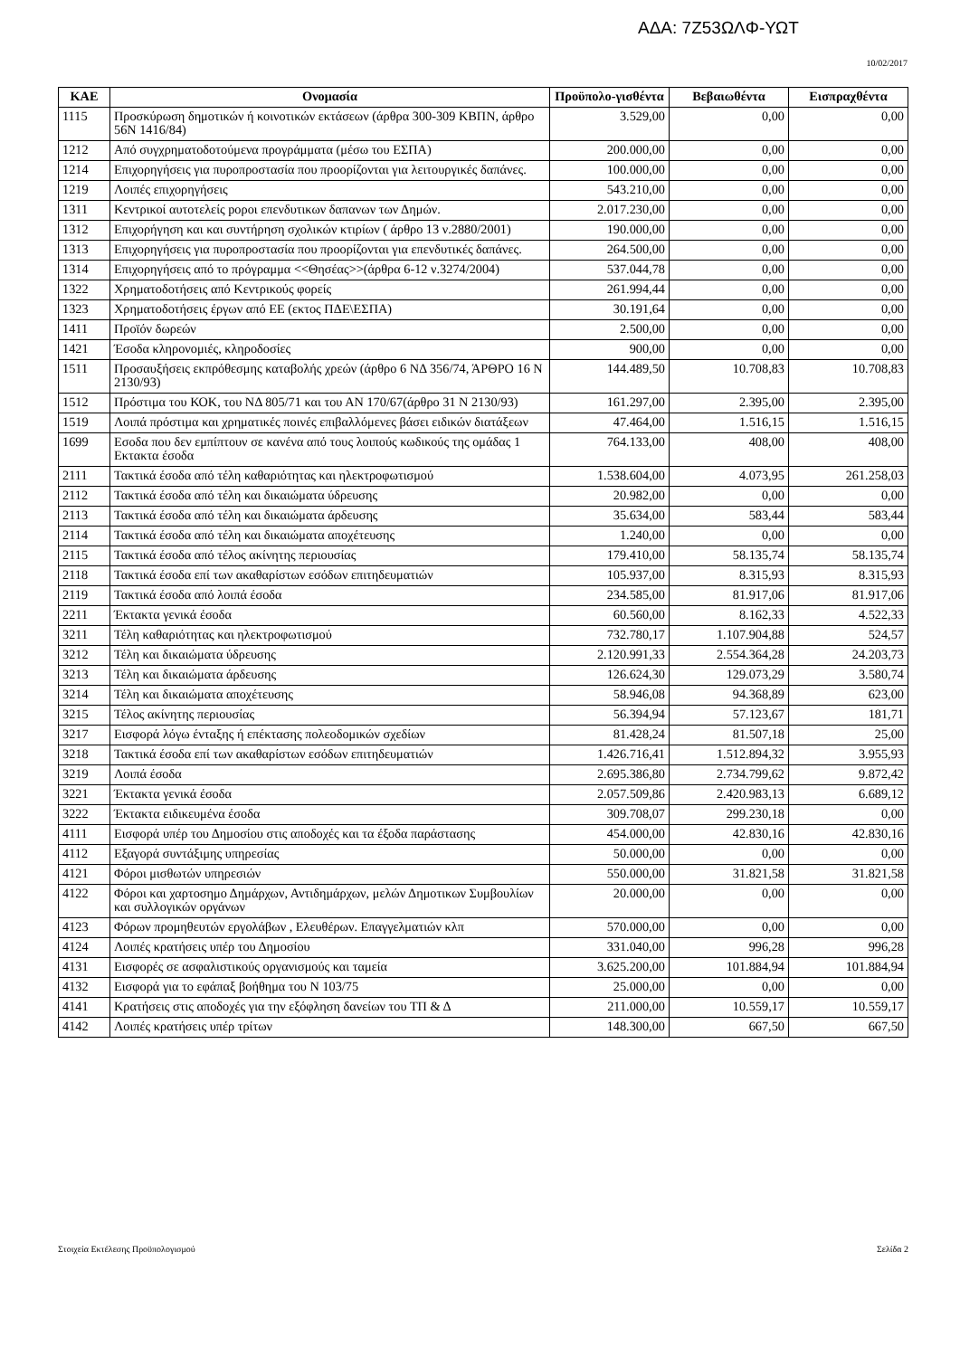ΑΔΑ: 7Ζ53ΩΛΦ-ΥΩΤ
10/02/2017
| ΚΑΕ | Ονομασία | Προϋπολο-γισθέντα | Βεβαιωθέντα | Εισπραχθέντα |
| --- | --- | --- | --- | --- |
| 1115 | Προσκύρωση δημοτικών ή κοινοτικών εκτάσεων (άρθρα 300-309 ΚΒΠΝ, άρθρο 56Ν 1416/84) | 3.529,00 | 0,00 | 0,00 |
| 1212 | Από συγχρηματοδοτούμενα προγράμματα (μέσω του ΕΣΠΑ) | 200.000,00 | 0,00 | 0,00 |
| 1214 | Επιχορηγήσεις για πυροπροστασία που προορίζονται για λειτουργικές δαπάνες. | 100.000,00 | 0,00 | 0,00 |
| 1219 | Λοιπές επιχορηγήσεις | 543.210,00 | 0,00 | 0,00 |
| 1311 | Κεντρικοί αυτοτελείς poροι επενδυτικων δαπανων των Δημών. | 2.017.230,00 | 0,00 | 0,00 |
| 1312 | Επιχορήγηση και και συντήρηση σχολικών κτιρίων ( άρθρο 13 ν.2880/2001) | 190.000,00 | 0,00 | 0,00 |
| 1313 | Επιχορηγήσεις για πυροπροστασία που προορίζονται για επενδυτικές δαπάνες. | 264.500,00 | 0,00 | 0,00 |
| 1314 | Επιχορηγήσεις από το πρόγραμμα <<Θησέας>>(άρθρα 6-12 ν.3274/2004) | 537.044,78 | 0,00 | 0,00 |
| 1322 | Χρηματοδοτήσεις από Κεντρικούς φορείς | 261.994,44 | 0,00 | 0,00 |
| 1323 | Χρηματοδοτήσεις έργων από ΕΕ (εκτος ΠΔΕ\ΕΣΠΑ) | 30.191,64 | 0,00 | 0,00 |
| 1411 | Προϊόν δωρεών | 2.500,00 | 0,00 | 0,00 |
| 1421 | Έσοδα κληρονομιές, κληροδοσίες | 900,00 | 0,00 | 0,00 |
| 1511 | Προσαυξήσεις εκπρόθεσμης καταβολής χρεών (άρθρο 6 ΝΔ 356/74, ΆΡΘΡΟ 16 Ν 2130/93) | 144.489,50 | 10.708,83 | 10.708,83 |
| 1512 | Πρόστιμα του ΚΟΚ, του ΝΔ 805/71 και του ΑΝ 170/67(άρθρο 31 Ν 2130/93) | 161.297,00 | 2.395,00 | 2.395,00 |
| 1519 | Λοιπά πρόστιμα και χρηματικές ποινές επιβαλλόμενες βάσει ειδικών διατάξεων | 47.464,00 | 1.516,15 | 1.516,15 |
| 1699 | Εσοδα που δεν εμπίπτουν σε κανένα από τους λοιπούς κωδικούς της ομάδας 1 Εκτακτα έσοδα | 764.133,00 | 408,00 | 408,00 |
| 2111 | Τακτικά έσοδα από τέλη καθαριότητας και ηλεκτροφωτισμού | 1.538.604,00 | 4.073,95 | 261.258,03 |
| 2112 | Τακτικά έσοδα από τέλη και δικαιώματα ύδρευσης | 20.982,00 | 0,00 | 0,00 |
| 2113 | Τακτικά έσοδα από τέλη και δικαιώματα άρδευσης | 35.634,00 | 583,44 | 583,44 |
| 2114 | Τακτικά έσοδα από τέλη και δικαιώματα αποχέτευσης | 1.240,00 | 0,00 | 0,00 |
| 2115 | Τακτικά έσοδα από τέλος ακίνητης περιουσίας | 179.410,00 | 58.135,74 | 58.135,74 |
| 2118 | Τακτικά έσοδα επί των ακαθαρίστων εσόδων επιτηδευματιών | 105.937,00 | 8.315,93 | 8.315,93 |
| 2119 | Τακτικά έσοδα από λοιπά έσοδα | 234.585,00 | 81.917,06 | 81.917,06 |
| 2211 | Έκτακτα γενικά έσοδα | 60.560,00 | 8.162,33 | 4.522,33 |
| 3211 | Τέλη καθαριότητας και ηλεκτροφωτισμού | 732.780,17 | 1.107.904,88 | 524,57 |
| 3212 | Τέλη και δικαιώματα ύδρευσης | 2.120.991,33 | 2.554.364,28 | 24.203,73 |
| 3213 | Τέλη και δικαιώματα άρδευσης | 126.624,30 | 129.073,29 | 3.580,74 |
| 3214 | Τέλη και δικαιώματα αποχέτευσης | 58.946,08 | 94.368,89 | 623,00 |
| 3215 | Τέλος ακίνητης περιουσίας | 56.394,94 | 57.123,67 | 181,71 |
| 3217 | Εισφορά λόγω ένταξης ή επέκτασης πολεοδομικών σχεδίων | 81.428,24 | 81.507,18 | 25,00 |
| 3218 | Τακτικά έσοδα επί των ακαθαρίστων εσόδων επιτηδευματιών | 1.426.716,41 | 1.512.894,32 | 3.955,93 |
| 3219 | Λοιπά έσοδα | 2.695.386,80 | 2.734.799,62 | 9.872,42 |
| 3221 | Έκτακτα γενικά έσοδα | 2.057.509,86 | 2.420.983,13 | 6.689,12 |
| 3222 | Έκτακτα ειδικευμένα έσοδα | 309.708,07 | 299.230,18 | 0,00 |
| 4111 | Εισφορά υπέρ του Δημοσίου στις αποδοχές και τα έξοδα παράστασης | 454.000,00 | 42.830,16 | 42.830,16 |
| 4112 | Εξαγορά συντάξιμης υπηρεσίας | 50.000,00 | 0,00 | 0,00 |
| 4121 | Φόροι μισθωτών υπηρεσιών | 550.000,00 | 31.821,58 | 31.821,58 |
| 4122 | Φόροι και χαρτοσημο Δημάρχων, Αντιδημάρχων, μελών Δημοτικων Συμβουλίων και συλλογικών οργάνων | 20.000,00 | 0,00 | 0,00 |
| 4123 | Φόρων προμηθευτών εργολάβων , Ελευθέρων. Επαγγελματιών κλπ | 570.000,00 | 0,00 | 0,00 |
| 4124 | Λοιπές κρατήσεις υπέρ του Δημοσίου | 331.040,00 | 996,28 | 996,28 |
| 4131 | Εισφορές σε ασφαλιστικούς οργανισμούς και ταμεία | 3.625.200,00 | 101.884,94 | 101.884,94 |
| 4132 | Εισφορά για το εφάπαξ βοήθημα του Ν 103/75 | 25.000,00 | 0,00 | 0,00 |
| 4141 | Κρατήσεις στις αποδοχές για την εξόφληση δανείων του ΤΠ & Δ | 211.000,00 | 10.559,17 | 10.559,17 |
| 4142 | Λοιπές κρατήσεις υπέρ τρίτων | 148.300,00 | 667,50 | 667,50 |
Στοιχεία Εκτέλεσης Προϋπολογισμού Σελίδα 2